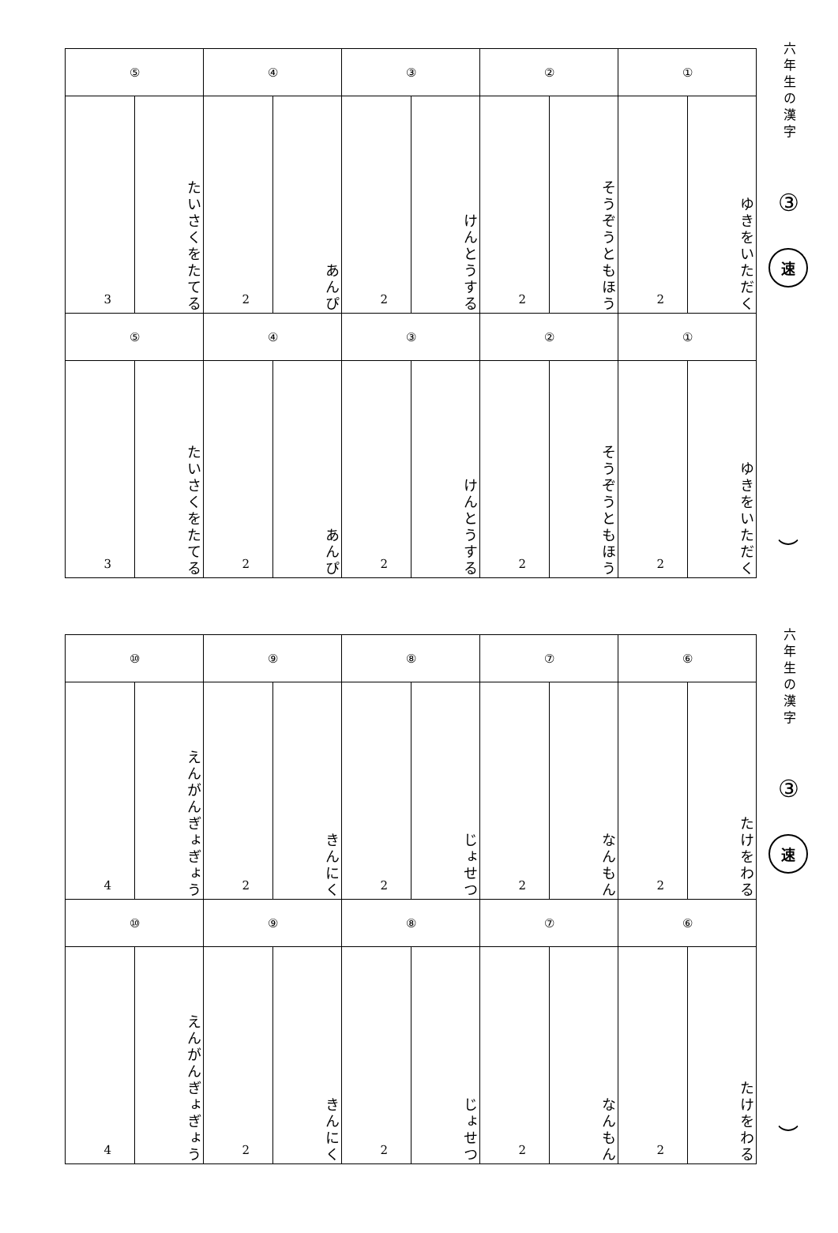| ① | | ② | | ③ | | ④ | | ⑤ | |
| --- | --- | --- | --- | --- | --- | --- | --- | --- | --- |
| ゆきをいただく | 2 | そうぞうともほう | 2 | けんとうする | 2 | あんぴ | 2 | たいさくをたてる | 3 |
| ① | | ② | | ③ | | ④ | | ⑤ | |
| ゆきをいただく | 2 | そうぞうともほう | 2 | けんとうする | 2 | あんぴ | 2 | たいさくをたてる | 3 |
六年生の漢字
③
速
︶
| ⑥ | | ⑦ | | ⑧ | | ⑨ | | ⑩ | |
| --- | --- | --- | --- | --- | --- | --- | --- | --- | --- |
| たけをわる | 2 | なんもん | 2 | じょせつ | 2 | きんにく | 2 | えんがんぎょぎょう | 4 |
| ⑥ | | ⑦ | | ⑧ | | ⑨ | | ⑩ | |
| たけをわる | 2 | なんもん | 2 | じょせつ | 2 | きんにく | 2 | えんがんぎょぎょう | 4 |
六年生の漢字
③
速
︶